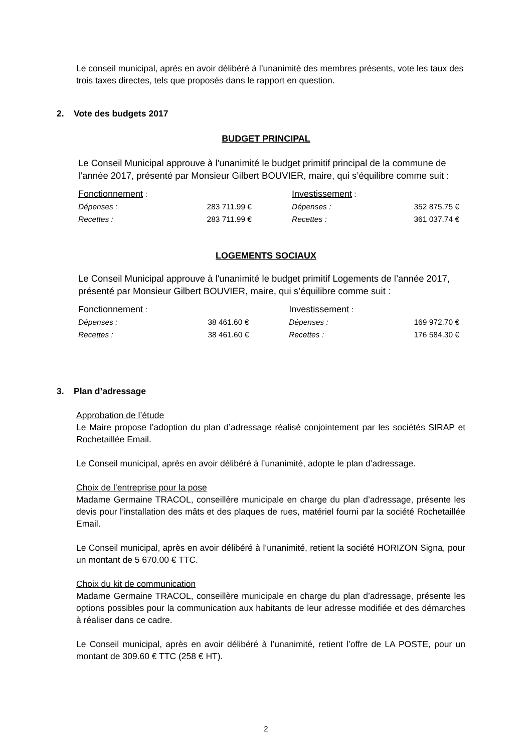Le conseil municipal, après en avoir délibéré à l’unanimité des membres présents, vote les taux des trois taxes directes, tels que proposés dans le rapport en question.
2. Vote des budgets 2017
BUDGET PRINCIPAL
Le Conseil Municipal approuve à l'unanimité le budget primitif principal de la commune de l’année 2017, présenté par Monsieur Gilbert BOUVIER, maire, qui s’équilibre comme suit :
| Fonctionnement : | | | Investissement : | |
| Dépenses : | 283 711.99 € | | Dépenses : | 352 875.75 € |
| Recettes : | 283 711.99 € | | Recettes : | 361 037.74 € |
LOGEMENTS SOCIAUX
Le Conseil Municipal approuve à l'unanimité le budget primitif Logements de l’année 2017, présenté par Monsieur Gilbert BOUVIER, maire, qui s’équilibre comme suit :
| Fonctionnement : | | | Investissement : | |
| Dépenses : | 38 461.60 € | | Dépenses : | 169 972.70 € |
| Recettes : | 38 461.60 € | | Recettes : | 176 584.30 € |
3. Plan d’adressage
Approbation de l’étude
Le Maire propose l’adoption du plan d’adressage réalisé conjointement par les sociétés SIRAP et Rochetaillée Email.
Le Conseil municipal, après en avoir délibéré à l’unanimité, adopte le plan d’adressage.
Choix de l’entreprise pour la pose
Madame Germaine TRACOL, conseillère municipale en charge du plan d’adressage, présente les devis pour l’installation des mâts et des plaques de rues, matériel fourni par la société Rochetaillée Email.
Le Conseil municipal, après en avoir délibéré à l’unanimité, retient la société HORIZON Signa, pour un montant de 5 670.00 € TTC.
Choix du kit de communication
Madame Germaine TRACOL, conseillère municipale en charge du plan d’adressage, présente les options possibles pour la communication aux habitants de leur adresse modifiée et des démarches à réaliser dans ce cadre.
Le Conseil municipal, après en avoir délibéré à l’unanimité, retient l’offre de LA POSTE, pour un montant de 309.60 € TTC (258 € HT).
2